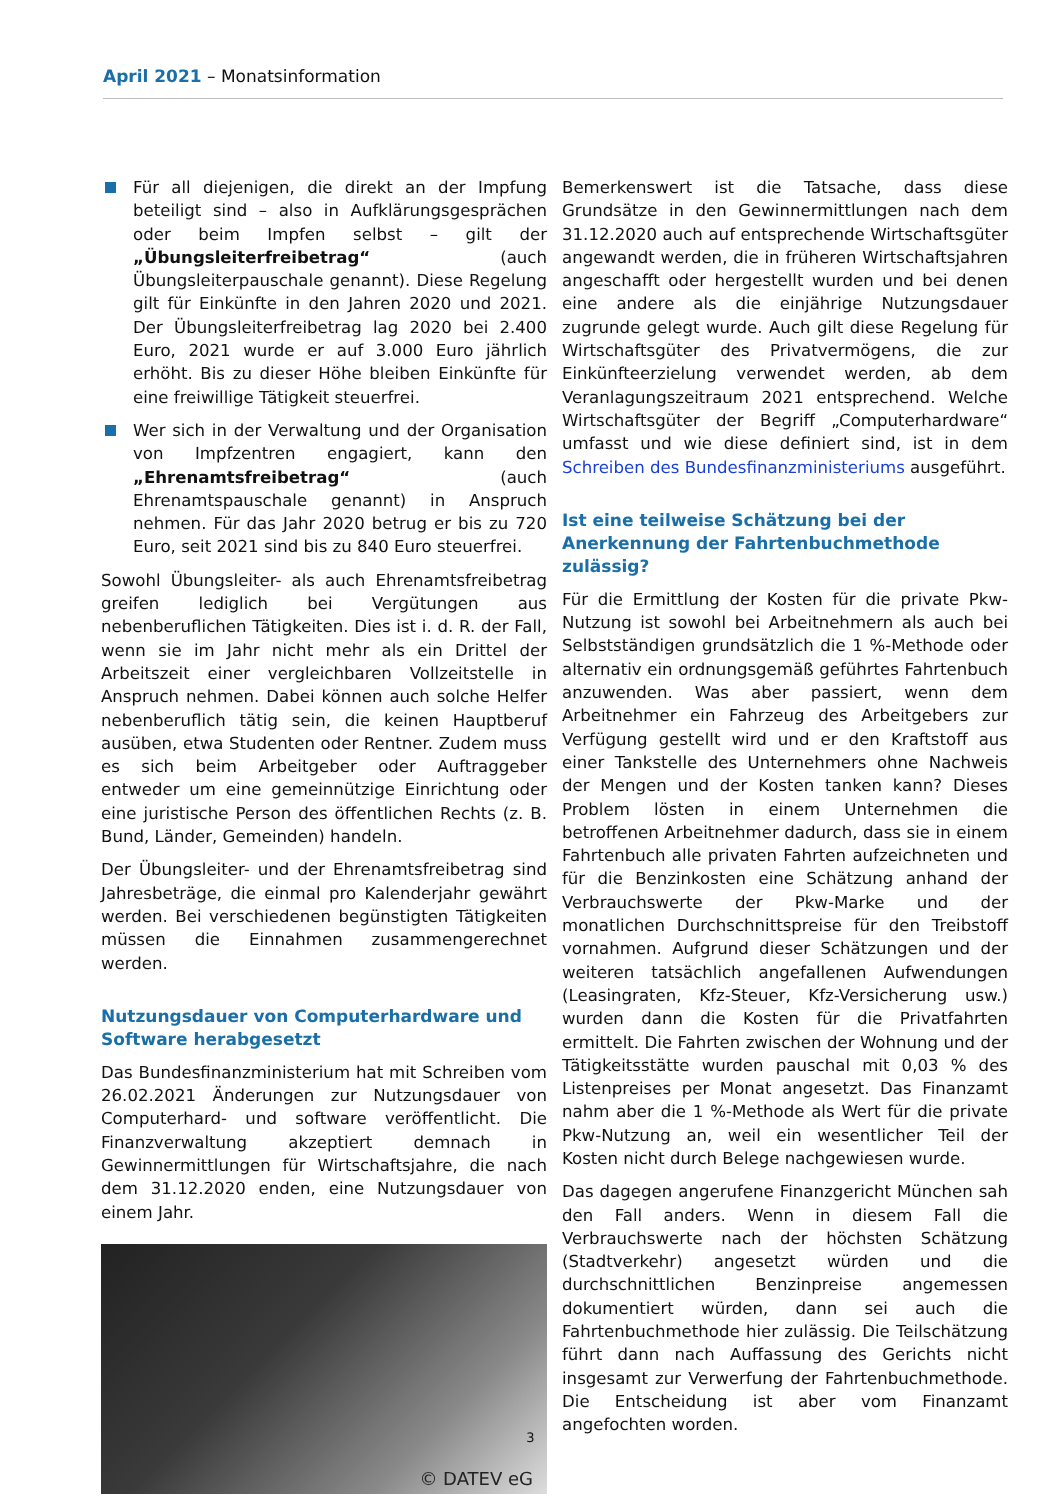April 2021 – Monatsinformation
Für all diejenigen, die direkt an der Impfung beteiligt sind – also in Aufklärungsgesprächen oder beim Impfen selbst – gilt der „Übungsleiterfreibetrag“ (auch Übungsleiterpauschale genannt). Diese Regelung gilt für Einkünfte in den Jahren 2020 und 2021. Der Übungsleiterfreibetrag lag 2020 bei 2.400 Euro, 2021 wurde er auf 3.000 Euro jährlich erhöht. Bis zu dieser Höhe bleiben Einkünfte für eine freiwillige Tätigkeit steuerfrei.
Wer sich in der Verwaltung und der Organisation von Impfzentren engagiert, kann den „Ehrenamtsfreibetrag“ (auch Ehrenamtspauschale genannt) in Anspruch nehmen. Für das Jahr 2020 betrug er bis zu 720 Euro, seit 2021 sind bis zu 840 Euro steuerfrei.
Sowohl Übungsleiter- als auch Ehrenamtsfreibetrag greifen lediglich bei Vergütungen aus nebenberuflichen Tätigkeiten. Dies ist i. d. R. der Fall, wenn sie im Jahr nicht mehr als ein Drittel der Arbeitszeit einer vergleichbaren Vollzeitstelle in Anspruch nehmen. Dabei können auch solche Helfer nebenberuflich tätig sein, die keinen Hauptberuf ausüben, etwa Studenten oder Rentner. Zudem muss es sich beim Arbeitgeber oder Auftraggeber entweder um eine gemeinnützige Einrichtung oder eine juristische Person des öffentlichen Rechts (z. B. Bund, Länder, Gemeinden) handeln.
Der Übungsleiter- und der Ehrenamtsfreibetrag sind Jahresbeträge, die einmal pro Kalenderjahr gewährt werden. Bei verschiedenen begünstigten Tätigkeiten müssen die Einnahmen zusammengerechnet werden.
Nutzungsdauer von Computerhardware und Software herabgesetzt
Das Bundesfinanzministerium hat mit Schreiben vom 26.02.2021 Änderungen zur Nutzungsdauer von Computerhard- und software veröffentlicht. Die Finanzverwaltung akzeptiert demnach in Gewinnermittlungen für Wirtschaftsjahre, die nach dem 31.12.2020 enden, eine Nutzungsdauer von einem Jahr.
© DATEV eG
Bemerkenswert ist die Tatsache, dass diese Grundsätze in den Gewinnermittlungen nach dem 31.12.2020 auch auf entsprechende Wirtschaftsgüter angewandt werden, die in früheren Wirtschaftsjahren angeschafft oder hergestellt wurden und bei denen eine andere als die einjährige Nutzungsdauer zugrunde gelegt wurde. Auch gilt diese Regelung für Wirtschaftsgüter des Privatvermögens, die zur Einkünfteerzielung verwendet werden, ab dem Veranlagungszeitraum 2021 entsprechend. Welche Wirtschaftsgüter der Begriff „Computerhardware“ umfasst und wie diese definiert sind, ist in dem Schreiben des Bundesfinanzministeriums ausgeführt.
Ist eine teilweise Schätzung bei der Anerkennung der Fahrtenbuchmethode zulässig?
Für die Ermittlung der Kosten für die private Pkw-Nutzung ist sowohl bei Arbeitnehmern als auch bei Selbstständigen grundsätzlich die 1 %-Methode oder alternativ ein ordnungsgemäß geführtes Fahrtenbuch anzuwenden. Was aber passiert, wenn dem Arbeitnehmer ein Fahrzeug des Arbeitgebers zur Verfügung gestellt wird und er den Kraftstoff aus einer Tankstelle des Unternehmers ohne Nachweis der Mengen und der Kosten tanken kann? Dieses Problem lösten in einem Unternehmen die betroffenen Arbeitnehmer dadurch, dass sie in einem Fahrtenbuch alle privaten Fahrten aufzeichneten und für die Benzinkosten eine Schätzung anhand der Verbrauchswerte der Pkw-Marke und der monatlichen Durchschnittspreise für den Treibstoff vornahmen. Aufgrund dieser Schätzungen und der weiteren tatsächlich angefallenen Aufwendungen (Leasingraten, Kfz-Steuer, Kfz-Versicherung usw.) wurden dann die Kosten für die Privatfahrten ermittelt. Die Fahrten zwischen der Wohnung und der Tätigkeitsstätte wurden pauschal mit 0,03 % des Listenpreises per Monat angesetzt. Das Finanzamt nahm aber die 1 %-Methode als Wert für die private Pkw-Nutzung an, weil ein wesentlicher Teil der Kosten nicht durch Belege nachgewiesen wurde.
Das dagegen angerufene Finanzgericht München sah den Fall anders. Wenn in diesem Fall die Verbrauchswerte nach der höchsten Schätzung (Stadtverkehr) angesetzt würden und die durchschnittlichen Benzinpreise angemessen dokumentiert würden, dann sei auch die Fahrtenbuchmethode hier zulässig. Die Teilschätzung führt dann nach Auffassung des Gerichts nicht insgesamt zur Verwerfung der Fahrtenbuchmethode. Die Entscheidung ist aber vom Finanzamt angefochten worden.
3